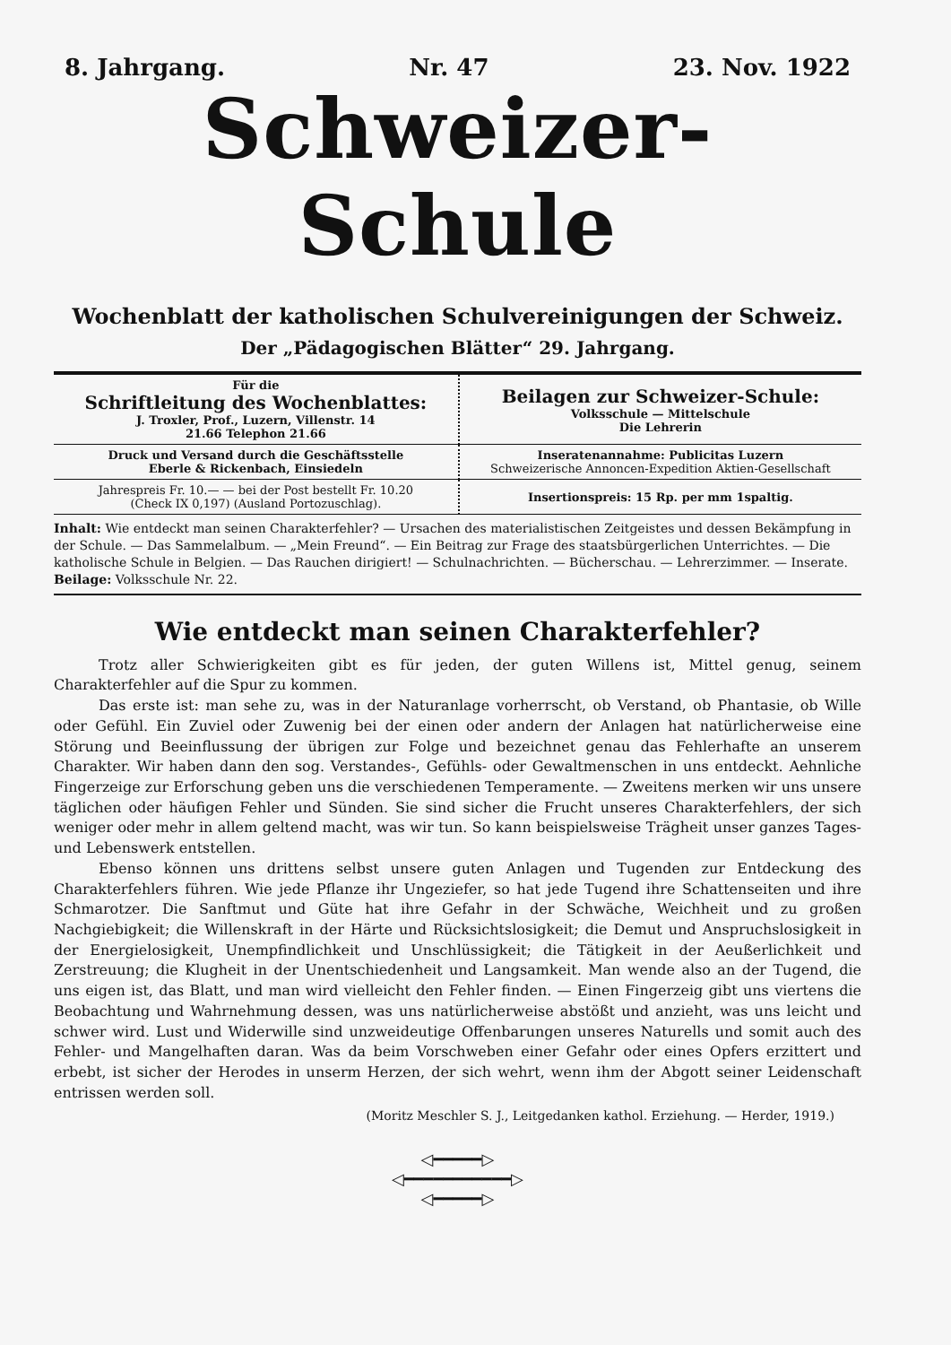8. Jahrgang. Nr. 47 23. Nov. 1922
Schweizer-Schule
Wochenblatt der katholischen Schulvereinigungen der Schweiz.
Der „Pädagogischen Blätter“ 29. Jahrgang.
| Für die Schriftleitung des Wochenblattes: J. Troxler, Prof., Luzern, Villenstr. 14 21.66 Telephon 21.66 | Beilagen zur Schweizer-Schule: Volksschule — Mittelschule Die Lehrerin |
| Druck und Versand durch die Geschäftsstelle Eberle & Rickenbach, Einsiedeln | Inseratenannahme: Publicitas Luzern Schweizerische Annoncen-Expedition Aktien-Gesellschaft |
| Jahrespreis Fr. 10.— — bei der Post bestellt Fr. 10.20 (Check IX 0,197) (Ausland Portozuschlag). | Insertionspreis: 15 Rp. per mm 1spaltig. |
Inhalt: Wie entdeckt man seinen Charakterfehler? — Ursachen des materialistischen Zeitgeistes und dessen Bekämpfung in der Schule. — Das Sammelalbum. — „Mein Freund“. — Ein Beitrag zur Frage des staatsbürgerlichen Unterrichtes. — Die katholische Schule in Belgien. — Das Rauchen dirigiert! — Schulnachrichten. — Bücherschau. — Lehrerzimmer. — Inserate.
Beilage: Volksschule Nr. 22.
Wie entdeckt man seinen Charakterfehler?
Trotz aller Schwierigkeiten gibt es für jeden, der guten Willens ist, Mittel genug, seinem Charakterfehler auf die Spur zu kommen.
Das erste ist: man sehe zu, was in der Naturanlage vorherrscht, ob Verstand, ob Phantasie, ob Wille oder Gefühl. Ein Zuviel oder Zuwenig bei der einen oder andern der Anlagen hat natürlicherweise eine Störung und Beeinflussung der übrigen zur Folge und bezeichnet genau das Fehlerhafte an unserem Charakter. Wir haben dann den sog. Verstandes-, Gefühls- oder Gewaltmenschen in uns entdeckt. Aehnliche Fingerzeige zur Erforschung geben uns die verschiedenen Temperamente. — Zweitens merken wir uns unsere täglichen oder häufigen Fehler und Sünden. Sie sind sicher die Frucht unseres Charakterfehlers, der sich weniger oder mehr in allem geltend macht, was wir tun. So kann beispielsweise Trägheit unser ganzes Tages- und Lebenswerk entstellen.
Ebenso können uns drittens selbst unsere guten Anlagen und Tugenden zur Entdeckung des Charakterfehlers führen. Wie jede Pflanze ihr Ungeziefer, so hat jede Tugend ihre Schattenseiten und ihre Schmarotzer. Die Sanftmut und Güte hat ihre Gefahr in der Schwäche, Weichheit und zu großen Nachgiebigkeit; die Willenskraft in der Härte und Rücksichtslosigkeit; die Demut und Anspruchslosigkeit in der Energielosigkeit, Unempfindlichkeit und Unschlüssigkeit; die Tätigkeit in der Aeußerlichkeit und Zerstreuung; die Klugheit in der Unentschiedenheit und Langsamkeit. Man wende also an der Tugend, die uns eigen ist, das Blatt, und man wird vielleicht den Fehler finden. — Einen Fingerzeig gibt uns viertens die Beobachtung und Wahrnehmung dessen, was uns natürlicherweise abstößt und anzieht, was uns leicht und schwer wird. Lust und Widerwille sind unzweideutige Offenbarungen unseres Naturells und somit auch des Fehler- und Mangelhaften daran. Was da beim Vorschweben einer Gefahr oder eines Opfers erzittert und erbebt, ist sicher der Herodes in unserm Herzen, der sich wehrt, wenn ihm der Abgott seiner Leidenschaft entrissen werden soll.
(Moritz Meschler S. J., Leitgedanken kathol. Erziehung. — Herder, 1919.)
◁━━━━━▷
◁━━━━━━━━━━━▷
◁━━━━━▷